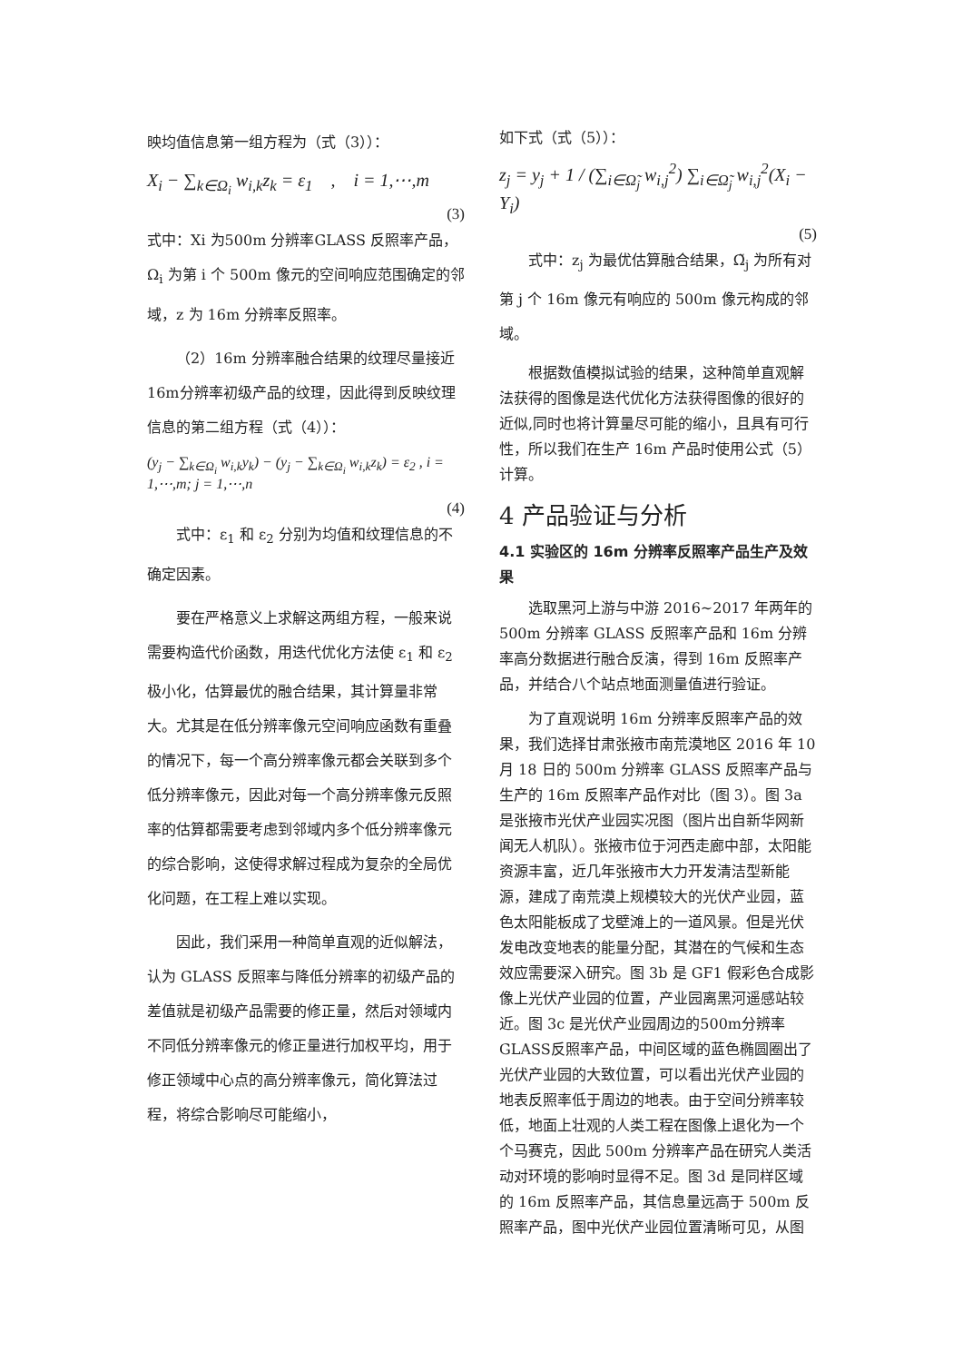映均值信息第一组方程为（式（3））：
X<sub>i</sub> − ∑<sub>k∈Ω<sub>i</sub></sub> w<sub>i,k</sub>z<sub>k</sub> = ε<sub>1</sub> , i = 1,⋯,m
(3)
式中：Xi 为500m 分辨率GLASS 反照率产品，Ω<sub>i</sub> 为第 i 个 500m 像元的空间响应范围确定的邻域，z 为 16m 分辨率反照率。
（2）16m 分辨率融合结果的纹理尽量接近 16m分辨率初级产品的纹理，因此得到反映纹理信息的第二组方程（式（4））：
(y<sub>j</sub> − ∑<sub>k∈Ω<sub>i</sub></sub> w<sub>i,k</sub>y<sub>k</sub>) − (y<sub>j</sub> − ∑<sub>k∈Ω<sub>i</sub></sub> w<sub>i,k</sub>z<sub>k</sub>) = ε<sub>2</sub> , i = 1,⋯,m; j = 1,⋯,n
(4)
式中：ε<sub>1</sub> 和 ε<sub>2</sub> 分别为均值和纹理信息的不确定因素。
要在严格意义上求解这两组方程，一般来说需要构造代价函数，用迭代优化方法使 ε<sub>1</sub> 和 ε<sub>2</sub> 极小化，估算最优的融合结果，其计算量非常大。尤其是在低分辨率像元空间响应函数有重叠的情况下，每一个高分辨率像元都会关联到多个低分辨率像元，因此对每一个高分辨率像元反照率的估算都需要考虑到邻域内多个低分辨率像元的综合影响，这使得求解过程成为复杂的全局优化问题，在工程上难以实现。
因此，我们采用一种简单直观的近似解法，认为 GLASS 反照率与降低分辨率的初级产品的差值就是初级产品需要的修正量，然后对领域内不同低分辨率像元的修正量进行加权平均，用于修正领域中心点的高分辨率像元，简化算法过程，将综合影响尽可能缩小，
如下式（式（5））：
z<sub>j</sub> = y<sub>j</sub> + 1 / (∑<sub>i∈Ω̃<sub>j</sub></sub> w<sub>i,j</sub><sup>2</sup>) ∑<sub>i∈Ω̃<sub>j</sub></sub> w<sub>i,j</sub><sup>2</sup>(X<sub>i</sub> − Y<sub>i</sub>)
(5)
式中：z<sub>j</sub> 为最优估算融合结果，Ω̃<sub>j</sub> 为所有对第 j 个 16m 像元有响应的 500m 像元构成的邻域。
根据数值模拟试验的结果，这种简单直观解法获得的图像是迭代优化方法获得图像的很好的近似,同时也将计算量尽可能的缩小，且具有可行性，所以我们在生产 16m 产品时使用公式（5）计算。
4 产品验证与分析
4.1 实验区的 16m 分辨率反照率产品生产及效果
选取黑河上游与中游 2016~2017 年两年的 500m 分辨率 GLASS 反照率产品和 16m 分辨率高分数据进行融合反演，得到 16m 反照率产品，并结合八个站点地面测量值进行验证。
为了直观说明 16m 分辨率反照率产品的效果，我们选择甘肃张掖市南荒漠地区 2016 年 10 月 18 日的 500m 分辨率 GLASS 反照率产品与生产的 16m 反照率产品作对比（图 3）。图 3a 是张掖市光伏产业园实况图（图片出自新华网新闻无人机队）。张掖市位于河西走廊中部，太阳能资源丰富，近几年张掖市大力开发清洁型新能源，建成了南荒漠上规模较大的光伏产业园，蓝色太阳能板成了戈壁滩上的一道风景。但是光伏发电改变地表的能量分配，其潜在的气候和生态效应需要深入研究。图 3b 是 GF1 假彩色合成影像上光伏产业园的位置，产业园离黑河遥感站较近。图 3c 是光伏产业园周边的500m分辨率GLASS反照率产品，中间区域的蓝色椭圆圈出了光伏产业园的大致位置，可以看出光伏产业园的地表反照率低于周边的地表。由于空间分辨率较低，地面上壮观的人类工程在图像上退化为一个个马赛克，因此 500m 分辨率产品在研究人类活动对环境的影响时显得不足。图 3d 是同样区域的 16m 反照率产品，其信息量远高于 500m 反照率产品，图中光伏产业园位置清晰可见，从图